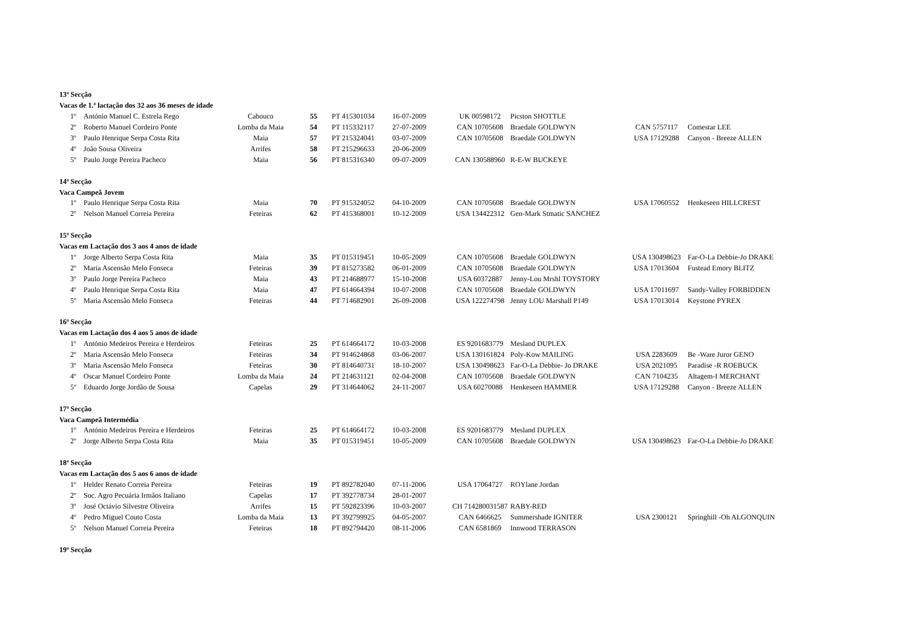| 13ª Secção | | | | | | | | | | |
| Vacas de 1.ª lactação dos 32 aos 36 meses de idade | | | | | | | | | | |
| | 1º | António Manuel C. Estrela Rego | Cabouco | 55 | PT 415301034 | 16-07-2009 | UK 00598172 | Picston SHOTTLE | | |
| | 2º | Roberto Manuel Cordeiro Ponte | Lomba da Maia | 54 | PT 115332117 | 27-07-2009 | CAN 10705608 | Braedale GOLDWYN | CAN 5757117 | Comestar LEE |
| | 3º | Paulo Henrique Serpa Costa Rita | Maia | 57 | PT 215324041 | 03-07-2009 | CAN 10705608 | Braedale GOLDWYN | USA 17129288 | Canyon - Breeze ALLEN |
| | 4º | João Sousa Oliveira | Arrifes | 58 | PT 215296633 | 20-06-2009 | | | | |
| | 5º | Paulo Jorge Pereira Pacheco | Maia | 56 | PT 815316340 | 09-07-2009 | CAN 130588960 | R-E-W BUCKEYE | | |
| 14ª Secção | | | | | | | | | | |
| Vaca Campeã Jovem | | | | | | | | | | |
| | 1º | Paulo Henrique Serpa Costa Rita | Maia | 70 | PT 915324052 | 04-10-2009 | CAN 10705608 | Braedale GOLDWYN | USA 17060552 | Henkeseen HILLCREST |
| | 2º | Nelson Manuel Correia Pereira | Feteiras | 62 | PT 415368001 | 10-12-2009 | USA 134422312 | Gen-Mark Stmatic SANCHEZ | | |
| 15ª Secção | | | | | | | | | | |
| Vacas em Lactação dos 3 aos 4 anos de idade | | | | | | | | | | |
| | 1º | Jorge Alberto Serpa Costa Rita | Maia | 35 | PT 015319451 | 10-05-2009 | CAN 10705608 | Braedale GOLDWYN | USA 130498623 | Far-O-La Debbie-Jo DRAKE |
| | 2º | Maria Ascensão Melo Fonseca | Feteiras | 39 | PT 815273582 | 06-01-2009 | CAN 10705608 | Braedale GOLDWYN | USA 17013604 | Fustead Emory BLITZ |
| | 3º | Paulo Jorge Pereira Pacheco | Maia | 43 | PT 214688977 | 15-10-2008 | USA 60372887 | Jenny-Lou Mrshl TOYSTORY | | |
| | 4º | Paulo Henrique Serpa Costa Rita | Maia | 47 | PT 614664394 | 10-07-2008 | CAN 10705608 | Braedale GOLDWYN | USA 17011697 | Sandy-Valley FORBIDDEN |
| | 5º | Maria Ascensão Melo Fonseca | Feteiras | 44 | PT 714682901 | 26-09-2008 | USA 122274798 | Jenny LOU Marshall P149 | USA 17013014 | Keystone PYREX |
| 16ª Secção | | | | | | | | | | |
| Vacas em Lactação dos 4 aos 5 anos de idade | | | | | | | | | | |
| | 1º | António Medeiros Pereira e Herdeiros | Feteiras | 25 | PT 614664172 | 10-03-2008 | ES 9201683779 | Mesland DUPLEX | | |
| | 2º | Maria Ascensão Melo Fonseca | Feteiras | 34 | PT 914624868 | 03-06-2007 | USA 130161824 | Poly-Kow MAILING | USA 2283609 | Be -Ware Juror GENO |
| | 3º | Maria Ascensão Melo Fonseca | Feteiras | 30 | PT 814640731 | 18-10-2007 | USA 130498623 | Far-O-La Debbie- Jo DRAKE | USA 2021095 | Paradise -R ROEBUCK |
| | 4º | Oscar Manuel Cordeiro Ponte | Lomba da Maia | 24 | PT 214631121 | 02-04-2008 | CAN 10705608 | Braedale GOLDWYN | CAN 7104235 | Altagem-I MERCHANT |
| | 5º | Eduardo Jorge Jordão de Sousa | Capelas | 29 | PT 314644062 | 24-11-2007 | USA 60270088 | Henkeseen HAMMER | USA 17129288 | Canyon - Breeze ALLEN |
| 17ª Secção | | | | | | | | | | |
| Vaca Campeã Intermédia | | | | | | | | | | |
| | 1º | António Medeiros Pereira e Herdeiros | Feteiras | 25 | PT 614664172 | 10-03-2008 | ES 9201683779 | Mesland DUPLEX | | |
| | 2º | Jorge Alberto Serpa Costa Rita | Maia | 35 | PT 015319451 | 10-05-2009 | CAN 10705608 | Braedale GOLDWYN | USA 130498623 | Far-O-La Debbie-Jo DRAKE |
| 18ª Secção | | | | | | | | | | |
| Vacas em Lactação dos 5 aos 6 anos de idade | | | | | | | | | | |
| | 1º | Helder Renato Correia Pereira | Feteiras | 19 | PT 892782040 | 07-11-2006 | USA 17064727 | ROYlane Jordan | | |
| | 2º | Soc. Agro Pecuária Irmãos Italiano | Capelas | 17 | PT 392778734 | 28-01-2007 | | | | |
| | 3º | José Octávio Silvestre Oliveira | Arrifes | 15 | PT 592823396 | 10-03-2007 | CH 714280031587 | RABY-RED | | |
| | 4º | Pedro Miguel Couto Costa | Lomba da Maia | 13 | PT 392799925 | 04-05-2007 | CAN 6466625 | Summershade IGNITER | USA 2300121 | Springhill -Oh ALGONQUIN |
| | 5º | Nelson Manuel Correia Pereira | Feteiras | 18 | PT 892794420 | 08-11-2006 | CAN 6581869 | Innwood TERRASON | | |
| 19ª Secção | | | | | | | | | | |